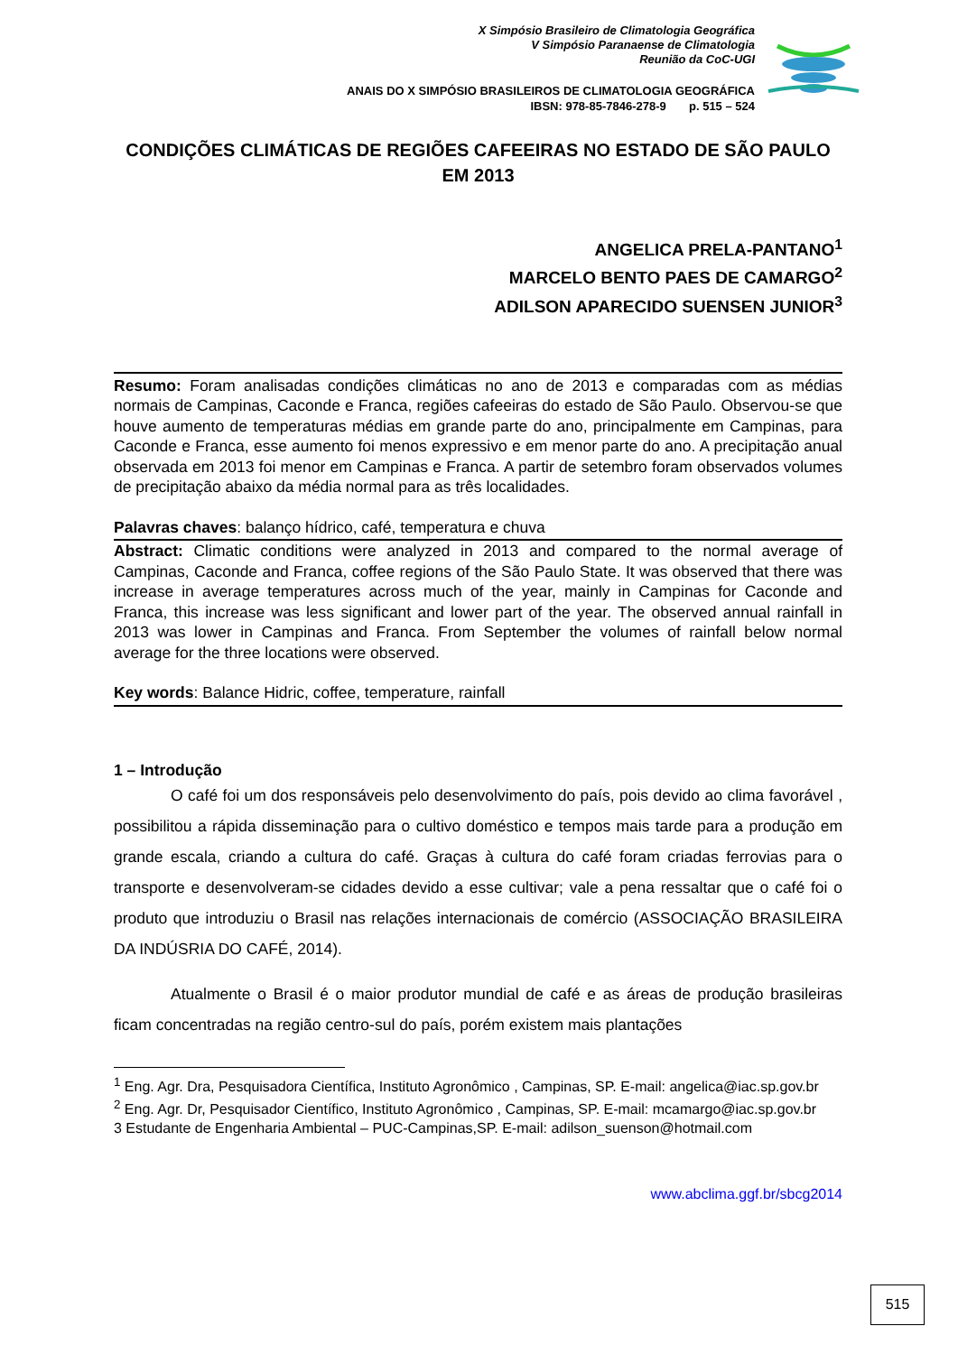X Simpósio Brasileiro de Climatologia Geográfica
V Simpósio Paranaense de Climatologia
Reunião da CoC-UGI
ANAIS DO X SIMPÓSIO BRASILEIROS DE CLIMATOLOGIA GEOGRÁFICA
IBSN: 978-85-7846-278-9 p. 515 – 524
CONDIÇÕES CLIMÁTICAS DE REGIÕES CAFEEIRAS NO ESTADO DE SÃO PAULO EM 2013
ANGELICA PRELA-PANTANO<sup>1</sup>
MARCELO BENTO PAES DE CAMARGO<sup>2</sup>
ADILSON APARECIDO SUENSEN JUNIOR<sup>3</sup>
Resumo: Foram analisadas condições climáticas no ano de 2013 e comparadas com as médias normais de Campinas, Caconde e Franca, regiões cafeeiras do estado de São Paulo. Observou-se que houve aumento de temperaturas médias em grande parte do ano, principalmente em Campinas, para Caconde e Franca, esse aumento foi menos expressivo e em menor parte do ano. A precipitação anual observada em 2013 foi menor em Campinas e Franca. A partir de setembro foram observados volumes de precipitação abaixo da média normal para as três localidades.
Palavras chaves: balanço hídrico, café, temperatura e chuva
Abstract: Climatic conditions were analyzed in 2013 and compared to the normal average of Campinas, Caconde and Franca, coffee regions of the São Paulo State. It was observed that there was increase in average temperatures across much of the year, mainly in Campinas for Caconde and Franca, this increase was less significant and lower part of the year. The observed annual rainfall in 2013 was lower in Campinas and Franca. From September the volumes of rainfall below normal average for the three locations were observed.
Key words: Balance Hidric, coffee, temperature, rainfall
1 – Introdução
O café foi um dos responsáveis pelo desenvolvimento do país, pois devido ao clima favorável , possibilitou a rápida disseminação para o cultivo doméstico e tempos mais tarde para a produção em grande escala, criando a cultura do café. Graças à cultura do café foram criadas ferrovias para o transporte e desenvolveram-se cidades devido a esse cultivar; vale a pena ressaltar que o café foi o produto que introduziu o Brasil nas relações internacionais de comércio (ASSOCIAÇÃO BRASILEIRA DA INDÚSRIA DO CAFÉ, 2014).
Atualmente o Brasil é o maior produtor mundial de café e as áreas de produção brasileiras ficam concentradas na região centro-sul do país, porém existem mais plantações
<sup>1</sup> Eng. Agr. Dra, Pesquisadora Científica, Instituto Agronômico , Campinas, SP. E-mail: angelica@iac.sp.gov.br
<sup>2</sup> Eng. Agr. Dr, Pesquisador Científico, Instituto Agronômico , Campinas, SP. E-mail: mcamargo@iac.sp.gov.br
3 Estudante de Engenharia Ambiental – PUC-Campinas,SP. E-mail: adilson_suenson@hotmail.com
www.abclima.ggf.br/sbcg2014
515